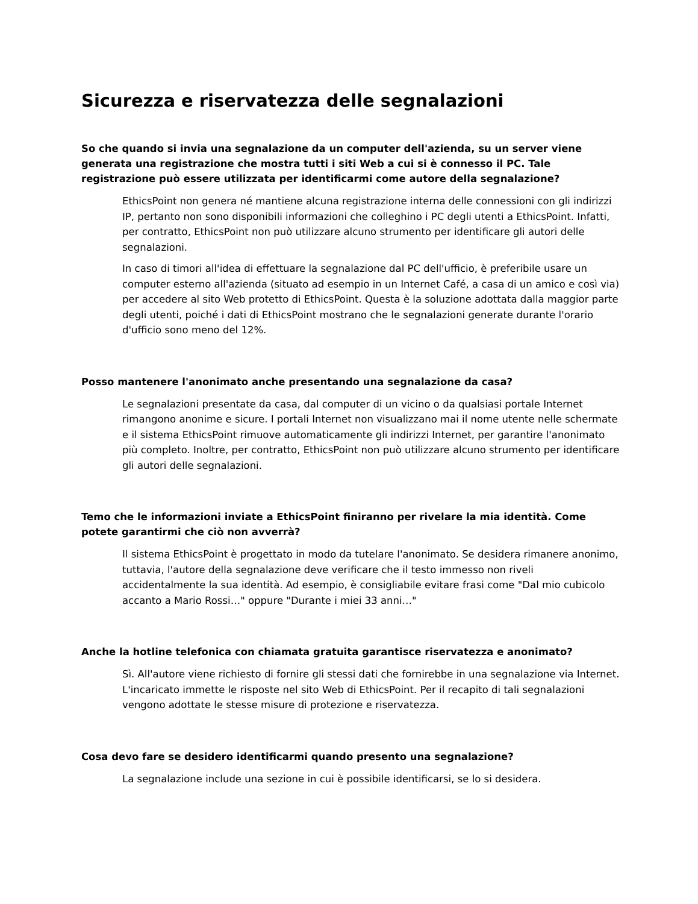Sicurezza e riservatezza delle segnalazioni
So che quando si invia una segnalazione da un computer dell'azienda, su un server viene generata una registrazione che mostra tutti i siti Web a cui si è connesso il PC. Tale registrazione può essere utilizzata per identificarmi come autore della segnalazione?
EthicsPoint non genera né mantiene alcuna registrazione interna delle connessioni con gli indirizzi IP, pertanto non sono disponibili informazioni che colleghino i PC degli utenti a EthicsPoint. Infatti, per contratto, EthicsPoint non può utilizzare alcuno strumento per identificare gli autori delle segnalazioni.
In caso di timori all'idea di effettuare la segnalazione dal PC dell'ufficio, è preferibile usare un computer esterno all'azienda (situato ad esempio in un Internet Café, a casa di un amico e così via) per accedere al sito Web protetto di EthicsPoint. Questa è la soluzione adottata dalla maggior parte degli utenti, poiché i dati di EthicsPoint mostrano che le segnalazioni generate durante l'orario d'ufficio sono meno del 12%.
Posso mantenere l'anonimato anche presentando una segnalazione da casa?
Le segnalazioni presentate da casa, dal computer di un vicino o da qualsiasi portale Internet rimangono anonime e sicure. I portali Internet non visualizzano mai il nome utente nelle schermate e il sistema EthicsPoint rimuove automaticamente gli indirizzi Internet, per garantire l'anonimato più completo. Inoltre, per contratto, EthicsPoint non può utilizzare alcuno strumento per identificare gli autori delle segnalazioni.
Temo che le informazioni inviate a EthicsPoint finiranno per rivelare la mia identità. Come potete garantirmi che ciò non avverrà?
Il sistema EthicsPoint è progettato in modo da tutelare l'anonimato. Se desidera rimanere anonimo, tuttavia, l'autore della segnalazione deve verificare che il testo immesso non riveli accidentalmente la sua identità. Ad esempio, è consigliabile evitare frasi come "Dal mio cubicolo accanto a Mario Rossi…" oppure "Durante i miei 33 anni…"
Anche la hotline telefonica con chiamata gratuita garantisce riservatezza e anonimato?
Sì. All'autore viene richiesto di fornire gli stessi dati che fornirebbe in una segnalazione via Internet. L'incaricato immette le risposte nel sito Web di EthicsPoint. Per il recapito di tali segnalazioni vengono adottate le stesse misure di protezione e riservatezza.
Cosa devo fare se desidero identificarmi quando presento una segnalazione?
La segnalazione include una sezione in cui è possibile identificarsi, se lo si desidera.